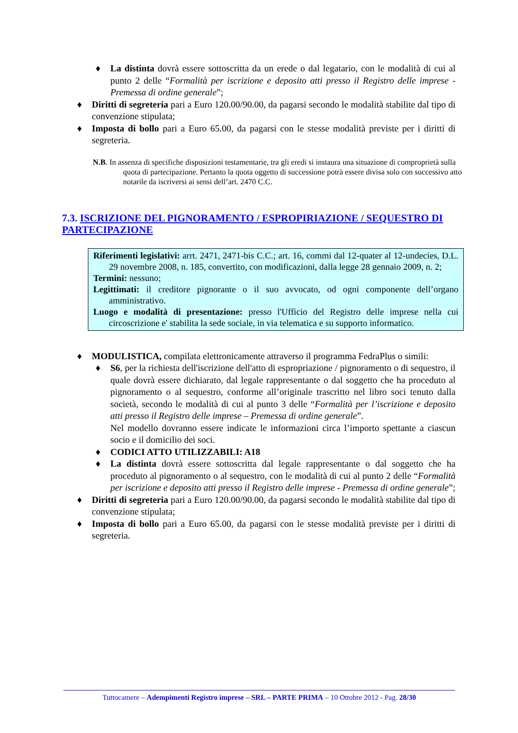♦ La distinta dovrà essere sottoscritta da un erede o dal legatario, con le modalità di cui al punto 2 delle “Formalità per iscrizione e deposito atti presso il Registro delle imprese - Premessa di ordine generale”;
♦ Diritti di segreteria pari a Euro 120.00/90.00, da pagarsi secondo le modalità stabilite dal tipo di convenzione stipulata;
♦ Imposta di bollo pari a Euro 65.00, da pagarsi con le stesse modalità previste per i diritti di segreteria.
N.B. In assenza di specifiche disposizioni testamentarie, tra gli eredi si instaura una situazione di comproprietà sulla quota di partecipazione. Pertanto la quota oggetto di successione potrà essere divisa solo con successivo atto notarile da iscriversi ai sensi dell’art. 2470 C.C.
7.3. ISCRIZIONE DEL PIGNORAMENTO / ESPROPIRIAZIONE / SEQUESTRO DI PARTECIPAZIONE
Riferimenti legislativi: arrt. 2471, 2471-bis C.C.; art. 16, commi dal 12-quater al 12-undecies, D.L. 29 novembre 2008, n. 185, convertito, con modificazioni, dalla legge 28 gennaio 2009, n. 2;
Termini: nessuno;
Legittimati: il creditore pignorante o il suo avvocato, od ogni componente dell’organo amministrativo.
Luogo e modalità di presentazione: presso l'Ufficio del Registro delle imprese nella cui circoscrizione e' stabilita la sede sociale, in via telematica e su supporto informatico.
♦ MODULISTICA, compilata elettronicamente attraverso il programma FedraPlus o simili:
♦ S6, per la richiesta dell'iscrizione dell'atto di espropriazione / pignoramento o di sequestro, il quale dovrà essere dichiarato, dal legale rappresentante o dal soggetto che ha proceduto al pignoramento o al sequestro, conforme all’originale trascritto nel libro soci tenuto dalla società, secondo le modalità di cui al punto 3 delle “Formalità per l’iscrizione e deposito atti presso il Registro delle imprese – Premessa di ordine generale”.
Nel modello dovranno essere indicate le informazioni circa l’importo spettante a ciascun socio e il domicilio dei soci.
♦ CODICI ATTO UTILIZZABILI: A18
♦ La distinta dovrà essere sottoscritta dal legale rappresentante o dal soggetto che ha proceduto al pignoramento o al sequestro, con le modalità di cui al punto 2 delle “Formalità per iscrizione e deposito atti presso il Registro delle imprese - Premessa di ordine generale”;
♦ Diritti di segreteria pari a Euro 120.00/90.00, da pagarsi secondo le modalità stabilite dal tipo di convenzione stipulata;
♦ Imposta di bollo pari a Euro 65.00, da pagarsi con le stesse modalità previste per i diritti di segreteria.
Tuttocamere – Adempimenti Registro imprese – SRL – PARTE PRIMA – 10 Ottobre 2012 - Pag. 28/30